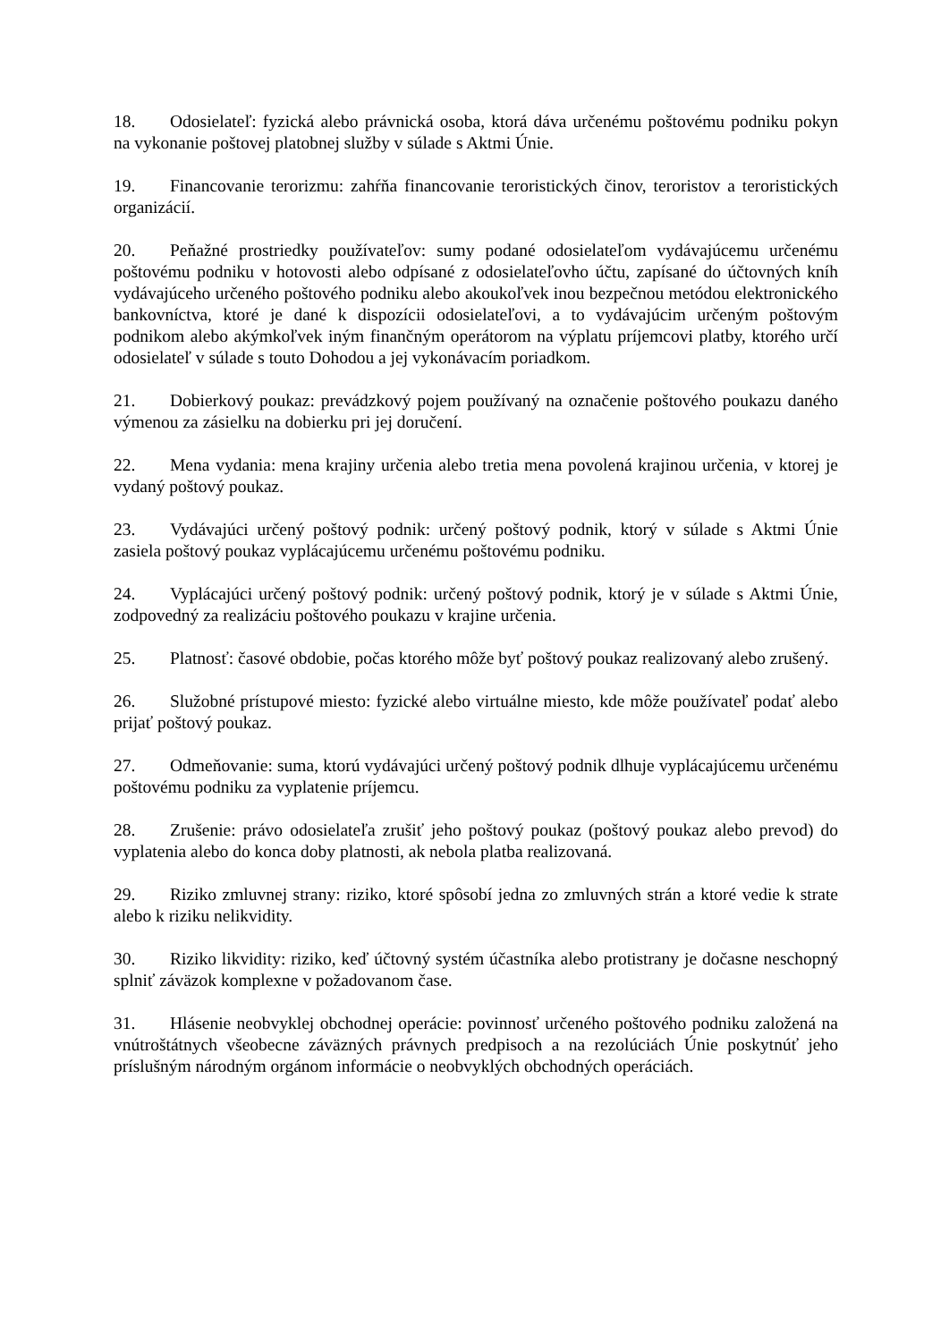18. Odosielateľ: fyzická alebo právnická osoba, ktorá dáva určenému poštovému podniku pokyn na vykonanie poštovej platobnej služby v súlade s Aktmi Únie.
19. Financovanie terorizmu: zahŕňa financovanie teroristických činov, teroristov a teroristických organizácií.
20. Peňažné prostriedky používateľov: sumy podané odosielateľom vydávajúcemu určenému poštovému podniku v hotovosti alebo odpísané z odosielateľovho účtu, zapísané do účtovných kníh vydávajúceho určeného poštového podniku alebo akoukoľvek inou bezpečnou metódou elektronického bankovníctva, ktoré je dané k dispozícii odosielateľovi, a to vydávajúcim určeným poštovým podnikom alebo akýmkoľvek iným finančným operátorom na výplatu príjemcovi platby, ktorého určí odosielateľ v súlade s touto Dohodou a jej vykonávacím poriadkom.
21. Dobierkový poukaz: prevádzkový pojem používaný na označenie poštového poukazu daného výmenou za zásielku na dobierku pri jej doručení.
22. Mena vydania: mena krajiny určenia alebo tretia mena povolená krajinou určenia, v ktorej je vydaný poštový poukaz.
23. Vydávajúci určený poštový podnik: určený poštový podnik, ktorý v súlade s Aktmi Únie zasiela poštový poukaz vyplácajúcemu určenému poštovému podniku.
24. Vyplácajúci určený poštový podnik: určený poštový podnik, ktorý je v súlade s Aktmi Únie, zodpovedný za realizáciu poštového poukazu v krajine určenia.
25. Platnosť: časové obdobie, počas ktorého môže byť poštový poukaz realizovaný alebo zrušený.
26. Služobné prístupové miesto: fyzické alebo virtuálne miesto, kde môže používateľ podať alebo prijať poštový poukaz.
27. Odmeňovanie: suma, ktorú vydávajúci určený poštový podnik dlhuje vyplácajúcemu určenému poštovému podniku za vyplatenie príjemcu.
28. Zrušenie: právo odosielateľa zrušiť jeho poštový poukaz (poštový poukaz alebo prevod) do vyplatenia alebo do konca doby platnosti, ak nebola platba realizovaná.
29. Riziko zmluvnej strany: riziko, ktoré spôsobí jedna zo zmluvných strán a ktoré vedie k strate alebo k riziku nelikvidity.
30. Riziko likvidity: riziko, keď účtovný systém účastníka alebo protistrany je dočasne neschopný splniť záväzok komplexne v požadovanom čase.
31. Hlásenie neobvyklej obchodnej operácie: povinnosť určeného poštového podniku založená na vnútroštátnych všeobecne záväzných právnych predpisoch a na rezolúciách Únie poskytnúť jeho príslušným národným orgánom informácie o neobvyklých obchodných operáciách.